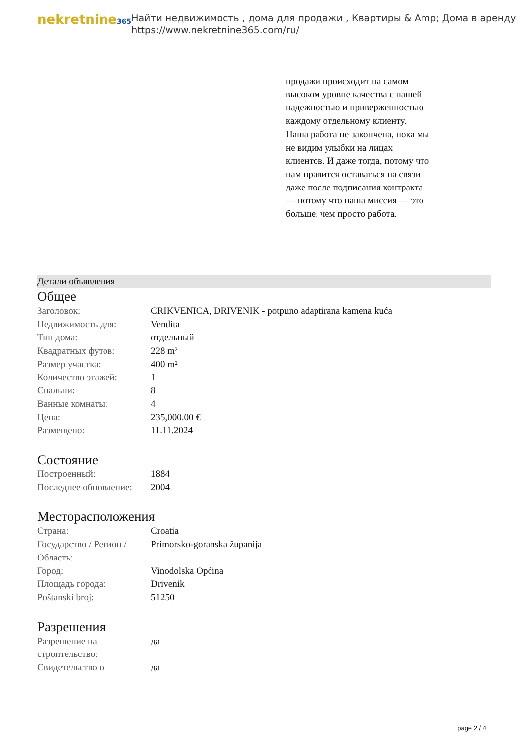nekretnine365
Найти недвижимость , дома для продажи , Квартиры & Amp; Дома в аренду
https://www.nekretnine365.com/ru/
продажи происходит на самом высоком уровне качества с нашей надежностью и приверженностью каждому отдельному клиенту. Наша работа не закончена, пока мы не видим улыбки на лицах клиентов. И даже тогда, потому что нам нравится оставаться на связи даже после подписания контракта — потому что наша миссия — это больше, чем просто работа.
Детали объявления
Общее
| Заголовок: | CRIKVENICA, DRIVENIK - potpuno adaptirana kamena kuća |
| Недвижимость для: | Vendita |
| Тип дома: | отдельный |
| Квадратных футов: | 228 m² |
| Размер участка: | 400 m² |
| Количество этажей: | 1 |
| Спальни: | 8 |
| Ванные комнаты: | 4 |
| Цена: | 235,000.00 € |
| Размещено: | 11.11.2024 |
Состояние
| Построенный: | 1884 |
| Последнее обновление: | 2004 |
Месторасположения
| Страна: | Croatia |
| Государство / Регион / Область: | Primorsko-goranska županija |
| Город: | Vinodolska Općina |
| Площадь города: | Drivenik |
| Poštanski broj: | 51250 |
Разрешения
| Разрешение на строительство: | да |
| Свидетельство о | да |
page 2 / 4